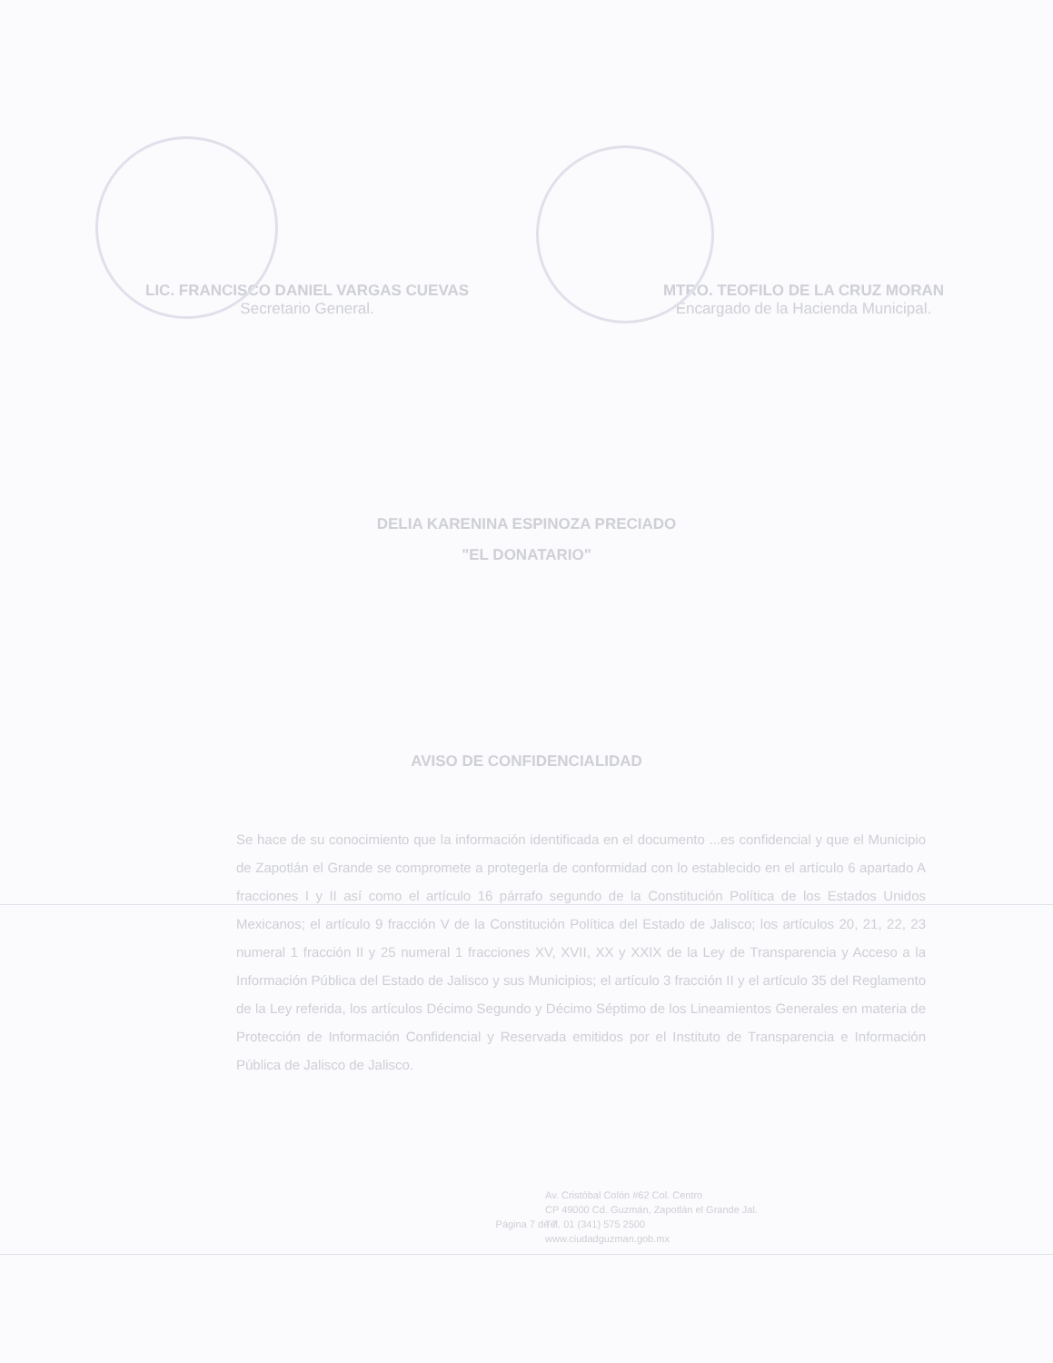LIC. FRANCISCO DANIEL VARGAS CUEVAS
Secretario General.
MTRO. TEOFILO DE LA CRUZ MORAN
Encargado de la Hacienda Municipal.
DELIA KARENINA ESPINOZA PRECIADO
"EL DONATARIO"
AVISO DE CONFIDENCIALIDAD
Se hace de su conocimiento que la información identificada en el documento ...es confidencial y que el Municipio de Zapotlán el Grande se compromete a protegerla de conformidad con lo establecido en el artículo 6 apartado A fracciones I y II así como el artículo 16 párrafo segundo de la Constitución Política de los Estados Unidos Mexicanos; el artículo 9 fracción V de la Constitución Política del Estado de Jalisco; los artículos 20, 21, 22, 23 numeral 1 fracción II y 25 numeral 1 fracciones XV, XVII, XX y XXIX de la Ley de Transparencia y Acceso a la Información Pública del Estado de Jalisco y sus Municipios; el artículo 3 fracción II y el artículo 35 del Reglamento de la Ley referida, los artículos Décimo Segundo y Décimo Séptimo de los Lineamientos Generales en materia de Protección de Información Confidencial y Reservada emitidos por el Instituto de Transparencia e Información Pública de Jalisco de Jalisco.
Av. Cristóbal Colón #62 Col. Centro
CP 49000 Cd. Guzmán, Zapotlán el Grande Jal.
Tel. 01 (341) 575 2500
www.ciudadguzman.gob.mx
Página 7 de 7